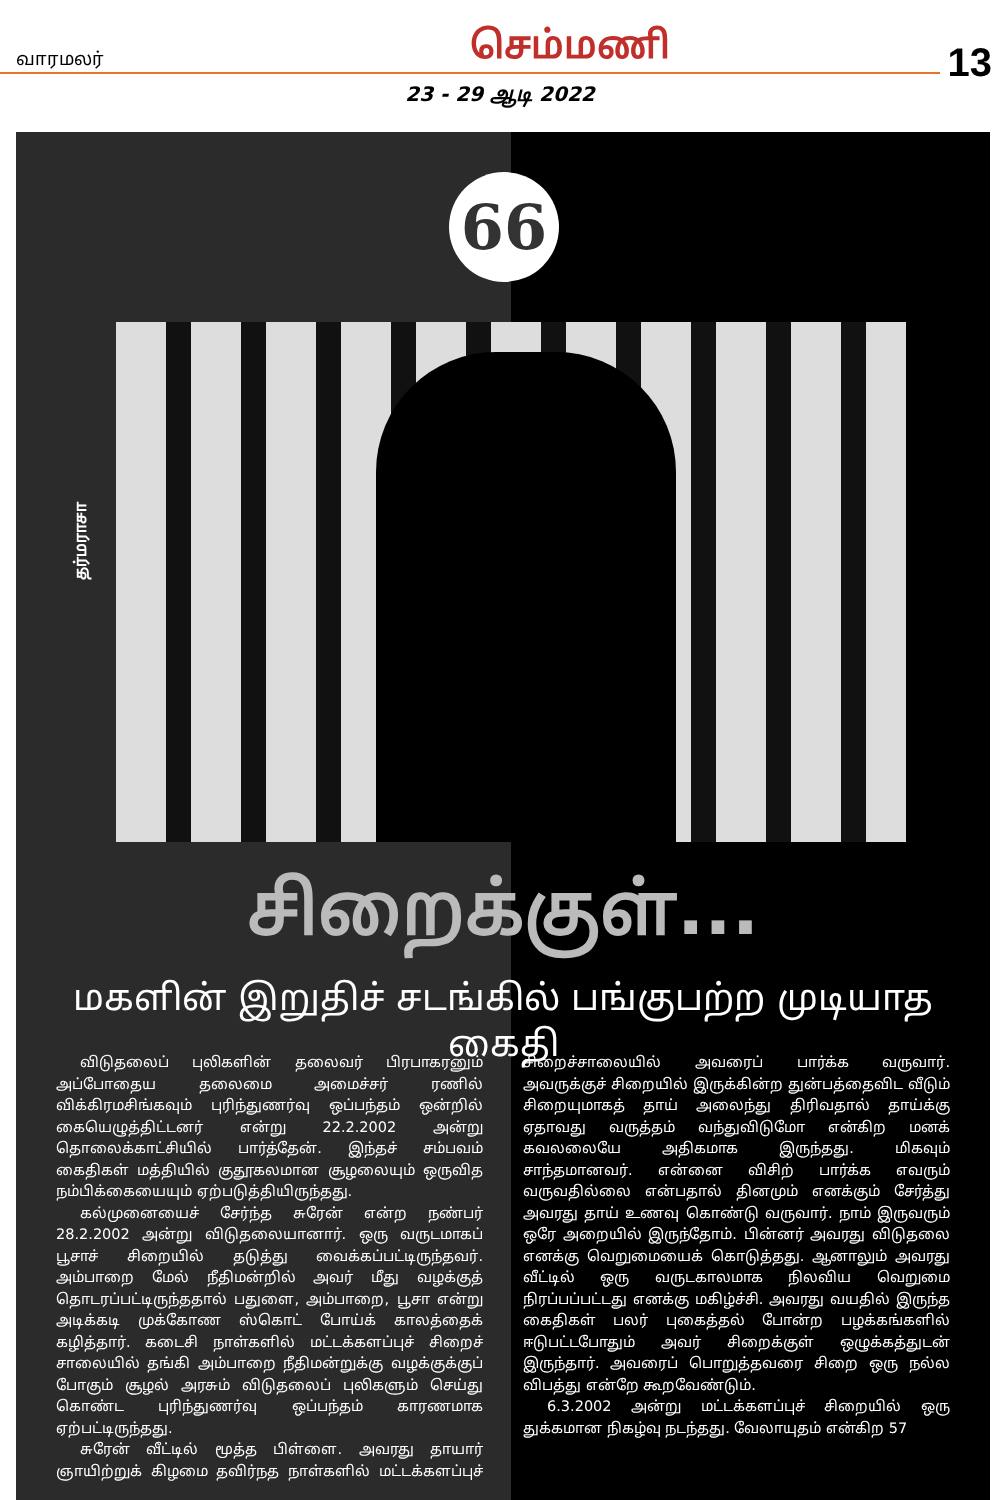வாரமலர் செம்மணி
13
23 - 29 ஆடி 2022
66
தர்மராசா
சிறைக்குள்...
மகளின் இறுதிச் சடங்கில் பங்குபற்ற முடியாத கைதி
விடுதலைப் புலிகளின் தலைவர் பிரபாகரனும் அப்போதைய தலைமை அமைச்சர் ரணில் விக்கிரமசிங்கவும் புரிந்துணர்வு ஒப்பந்தம் ஒன்றில் கையெழுத்திட்டனர் என்று 22.2.2002 அன்று தொலைக்காட்சியில் பார்த்தேன். இந்தச் சம்பவம் கைதிகள் மத்தியில் குதூகலமான சூழலையும் ஒருவித நம்பிக்கையையும் ஏற்படுத்தியிருந்தது.
கல்முனையைச் சேர்ந்த சுரேன் என்ற நண்பர் 28.2.2002 அன்று விடுதலையானார். ஒரு வருடமாகப் பூசாச் சிறையில் தடுத்து வைக்கப்பட்டிருந்தவர். அம்பாறை மேல் நீதிமன்றில் அவர் மீது வழக்குத் தொடரப்பட்டிருந்ததால் பதுளை, அம்பாறை, பூசா என்று அடிக்கடி முக்கோண ஸ்கொட் போய்க் காலத்தைக் கழித்தார். கடைசி நாள்களில் மட்டக்களப்புச் சிறைச் சாலையில் தங்கி அம்பாறை நீதிமன்றுக்கு வழக்குக்குப் போகும் சூழல் அரசும் விடுதலைப் புலிகளும் செய்து கொண்ட புரிந்துணர்வு ஒப்பந்தம் காரணமாக ஏற்பட்டிருந்தது.
சுரேன் வீட்டில் மூத்த பிள்ளை. அவரது தாயார் ஞாயிற்றுக் கிழமை தவிர்நத நாள்களில் மட்டக்களப்புச் சிறைச்சாலையில் அவரைப் பார்க்க வருவார். அவருக்குச் சிறையில் இருக்கின்ற துன்பத்தைவிட வீடும் சிறையுமாகத் தாய் அலைந்து திரிவதால் தாய்க்கு ஏதாவது வருத்தம் வந்துவிடுமோ என்கிற மனக் கவலலையே அதிகமாக இருந்தது. மிகவும் சாந்தமானவர். என்னை விசிற் பார்க்க எவரும் வருவதில்லை என்பதால் தினமும் எனக்கும் சேர்த்து அவரது தாய் உணவு கொண்டு வருவார். நாம் இருவரும் ஒரே அறையில் இருந்தோம். பின்னர் அவரது விடுதலை எனக்கு வெறுமையைக் கொடுத்தது. ஆனாலும் அவரது வீட்டில் ஒரு வருடகாலமாக நிலவிய வெறுமை நிரப்பப்பட்டது எனக்கு மகிழ்ச்சி. அவரது வயதில் இருந்த கைதிகள் பலர் புகைத்தல் போன்ற பழக்கங்களில் ஈடுபட்டபோதும் அவர் சிறைக்குள் ஒழுக்கத்துடன் இருந்தார். அவரைப் பொறுத்தவரை சிறை ஒரு நல்ல விபத்து என்றே கூறவேண்டும்.
6.3.2002 அன்று மட்டக்களப்புச் சிறையில் ஒரு துக்கமான நிகழ்வு நடந்தது. வேலாயுதம் என்கிற 57